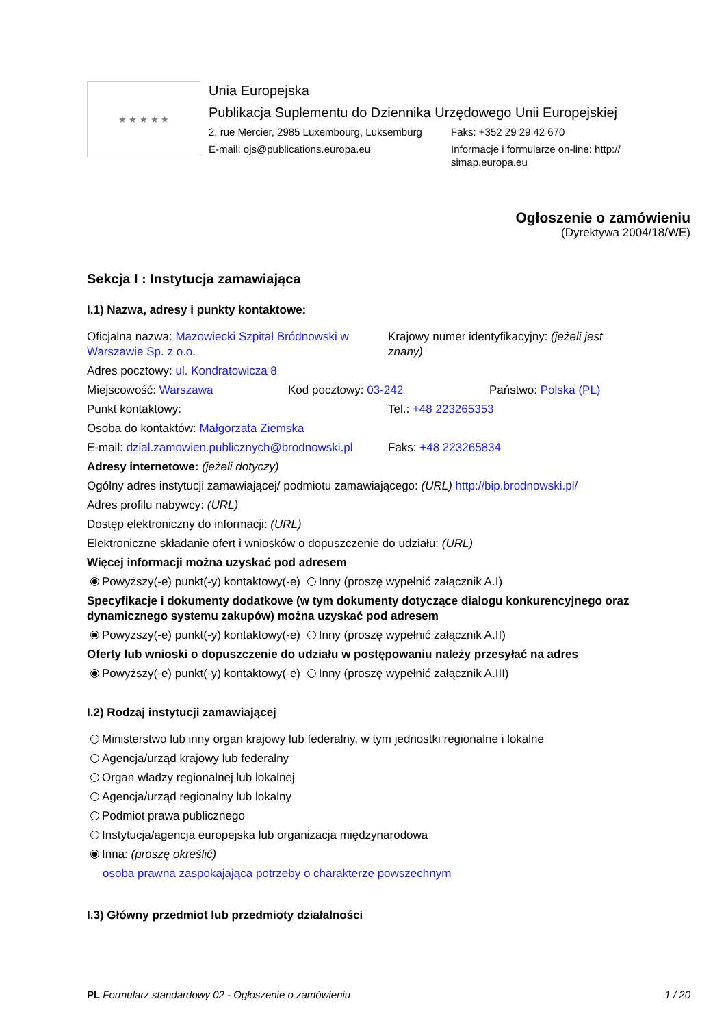★ ★ ★ ★ ★
Unia Europejska
Publikacja Suplementu do Dziennika Urzędowego Unii Europejskiej
2, rue Mercier, 2985 Luxembourg, Luksemburg
Faks: +352 29 29 42 670
E-mail: ojs@publications.europa.eu Informacje i formularze on-line: http:// simap.europa.eu
Ogłoszenie o zamówieniu
(Dyrektywa 2004/18/WE)
Sekcja I : Instytucja zamawiająca
I.1) Nazwa, adresy i punkty kontaktowe:
Oficjalna nazwa: Mazowiecki Szpital Bródnowski w Warszawie Sp. z o.o.
Krajowy numer identyfikacyjny: (jeżeli jest znany)
Adres pocztowy: ul. Kondratowicza 8
Miejscowość: Warszawa Kod pocztowy: 03-242 Państwo: Polska (PL)
Punkt kontaktowy: Tel.: +48 223265353
Osoba do kontaktów: Małgorzata Ziemska
E-mail: dzial.zamowien.publicznych@brodnowski.pl
Faks: +48 223265834
Adresy internetowe: (jeżeli dotyczy)
Ogólny adres instytucji zamawiającej/ podmiotu zamawiającego: (URL) http://bip.brodnowski.pl/
Adres profilu nabywcy: (URL)
Dostęp elektroniczny do informacji: (URL)
Elektroniczne składanie ofert i wniosków o dopuszczenie do udziału: (URL)
Więcej informacji można uzyskać pod adresem
Powyższy(-e) punkt(-y) kontaktowy(-e) Inny (proszę wypełnić załącznik A.I)
Specyfikacje i dokumenty dodatkowe (w tym dokumenty dotyczące dialogu konkurencyjnego oraz dynamicznego systemu zakupów) można uzyskać pod adresem
Powyższy(-e) punkt(-y) kontaktowy(-e) Inny (proszę wypełnić załącznik A.II)
Oferty lub wnioski o dopuszczenie do udziału w postępowaniu należy przesyłać na adres
Powyższy(-e) punkt(-y) kontaktowy(-e) Inny (proszę wypełnić załącznik A.III)
I.2) Rodzaj instytucji zamawiającej
Ministerstwo lub inny organ krajowy lub federalny, w tym jednostki regionalne i lokalne
Agencja/urząd krajowy lub federalny
Organ władzy regionalnej lub lokalnej
Agencja/urząd regionalny lub lokalny
Podmiot prawa publicznego
Instytucja/agencja europejska lub organizacja międzynarodowa
Inna: (proszę określić)
osoba prawna zaspokajająca potrzeby o charakterze powszechnym
I.3) Główny przedmiot lub przedmioty działalności
PL Formularz standardowy 02 - Ogłoszenie o zamówieniu
1 / 20